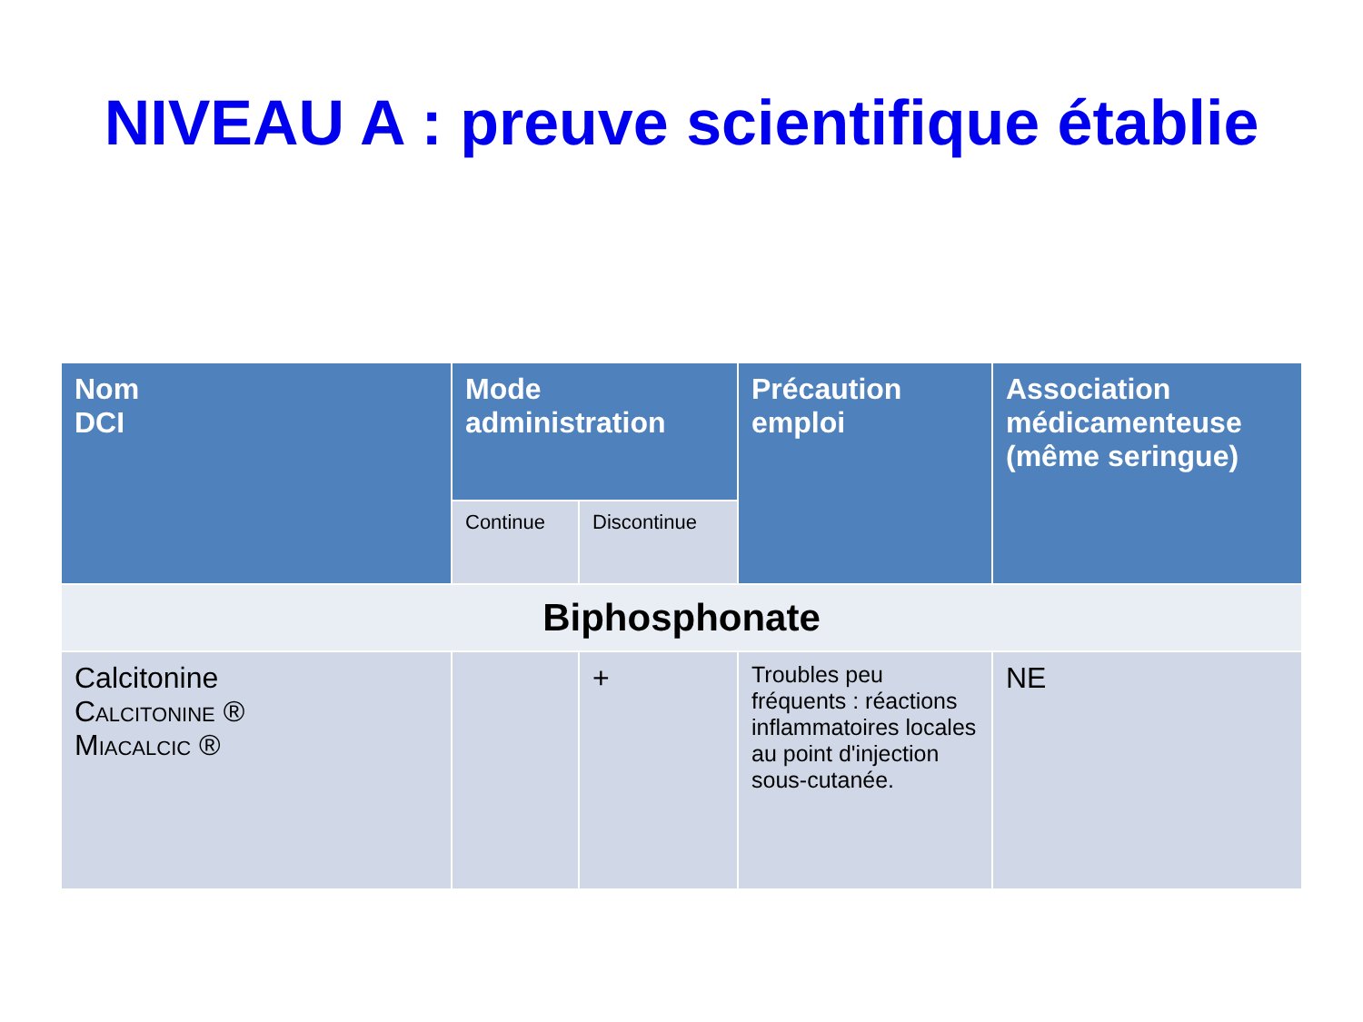NIVEAU A : preuve scientifique établie
| Nom DCI | Mode administration | | Précaution emploi | Association médicamenteuse (même seringue) |
| --- | --- | --- | --- | --- |
| | Continue | Discontinue | | |
| Biphosphonate | | | | |
| Calcitonine Calcitonine ® Miacalcic ® | | + | Troubles peu fréquents : réactions inflammatoires locales au point d'injection sous-cutanée. | NE |